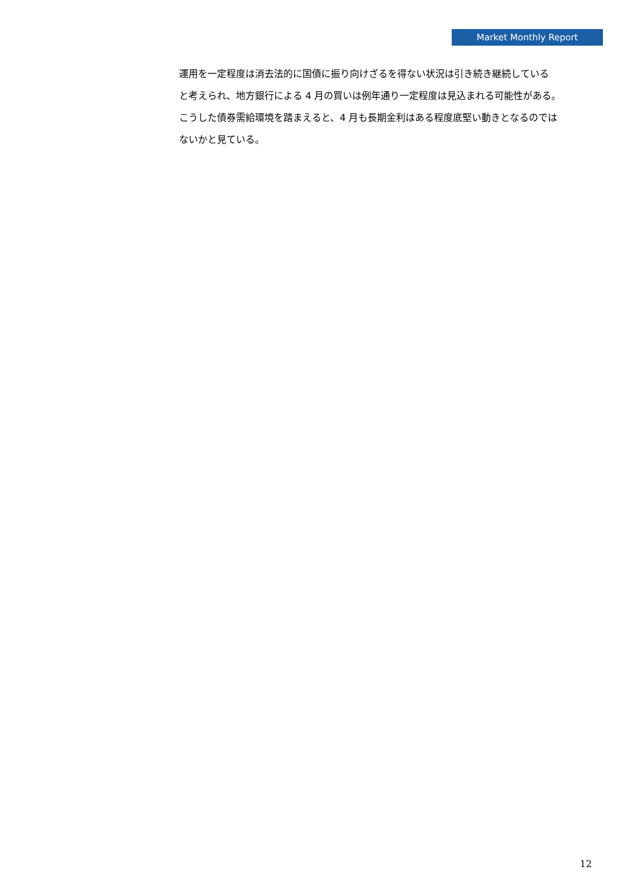Market Monthly Report
運用を一定程度は消去法的に国債に振り向けざるを得ない状況は引き続き継続している
と考えられ、地方銀行による 4 月の買いは例年通り一定程度は見込まれる可能性がある。
こうした債券需給環境を踏まえると、4 月も長期金利はある程度底堅い動きとなるのでは
ないかと見ている。
12